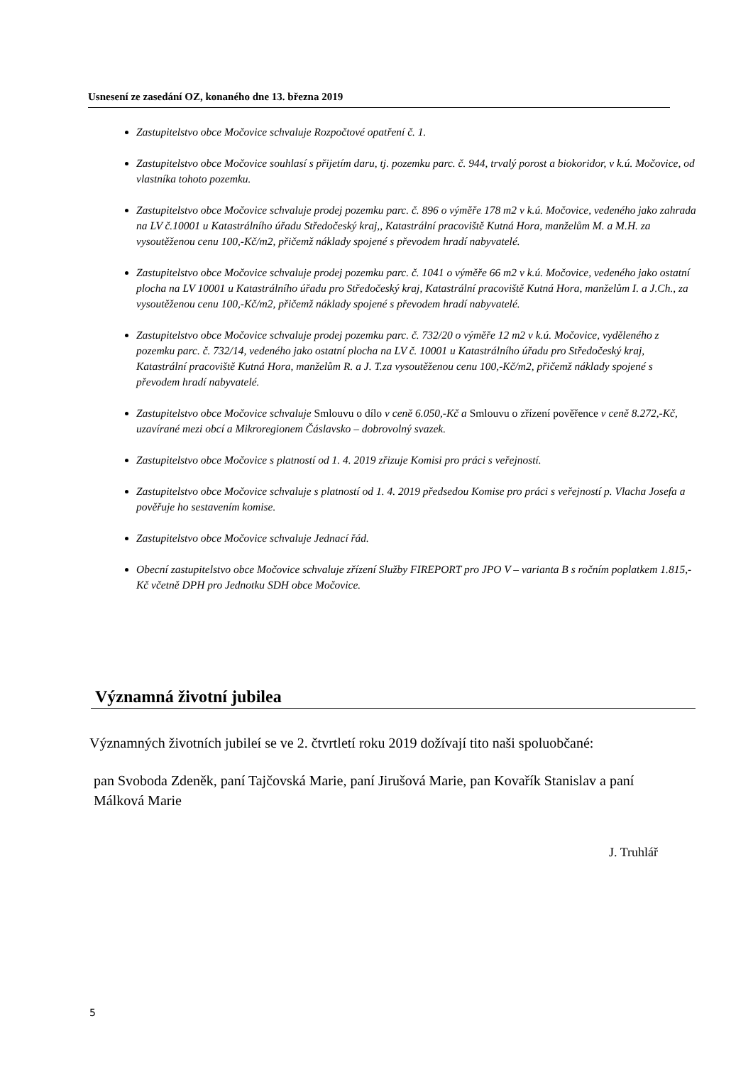Usnesení ze zasedání OZ, konaného dne 13. března 2019
Zastupitelstvo obce Močovice schvaluje Rozpočtové opatření č. 1.
Zastupitelstvo obce Močovice souhlasí s přijetím daru, tj. pozemku parc. č. 944, trvalý porost a biokoridor, v k.ú. Močovice, od vlastníka tohoto pozemku.
Zastupitelstvo obce Močovice schvaluje prodej pozemku parc. č. 896 o výměře 178 m2 v k.ú. Močovice, vedeného jako zahrada na LV č.10001 u Katastrálního úřadu Středočeský kraj,, Katastrální pracoviště Kutná Hora, manželům M. a M.H. za vysoutěženou cenu 100,-Kč/m2, přičemž náklady spojené s převodem hradí nabyvatelé.
Zastupitelstvo obce Močovice schvaluje prodej pozemku parc. č. 1041 o výměře 66 m2 v k.ú. Močovice, vedeného jako ostatní plocha na LV 10001 u Katastrálního úřadu pro Středočeský kraj, Katastrální pracoviště Kutná Hora, manželům I. a J.Ch., za vysoutěženou cenu 100,-Kč/m2, přičemž náklady spojené s převodem hradí nabyvatelé.
Zastupitelstvo obce Močovice schvaluje prodej pozemku parc. č. 732/20 o výměře 12 m2 v k.ú. Močovice, vyděleného z pozemku parc. č. 732/14, vedeného jako ostatní plocha na LV č. 10001 u Katastrálního úřadu pro Středočeský kraj, Katastrální pracoviště Kutná Hora, manželům R. a J. T.za vysoutěženou cenu 100,-Kč/m2, přičemž náklady spojené s převodem hradí nabyvatelé.
Zastupitelstvo obce Močovice schvaluje Smlouvu o dílo v ceně 6.050,-Kč a Smlouvu o zřízení pověřence v ceně 8.272,-Kč, uzavírané mezi obcí a Mikroregionem Čáslavsko – dobrovolný svazek.
Zastupitelstvo obce Močovice s platností od 1. 4. 2019 zřizuje Komisi pro práci s veřejností.
Zastupitelstvo obce Močovice schvaluje s platností od 1. 4. 2019 předsedou Komise pro práci s veřejností p. Vlacha Josefa a pověřuje ho sestavením komise.
Zastupitelstvo obce Močovice schvaluje Jednací řád.
Obecní zastupitelstvo obce Močovice schvaluje zřízení Služby FIREPORT pro JPO V – varianta B s ročním poplatkem 1.815,-Kč včetně DPH pro Jednotku SDH obce Močovice.
Významná životní jubilea
Významných životních jubileí se ve 2. čtvrtletí roku 2019 dožívají tito naši spoluobčané:
pan Svoboda Zdeněk, paní Tajčovská Marie, paní Jirušová Marie, pan Kovařík Stanislav a paní Málková Marie
J. Truhlář
5